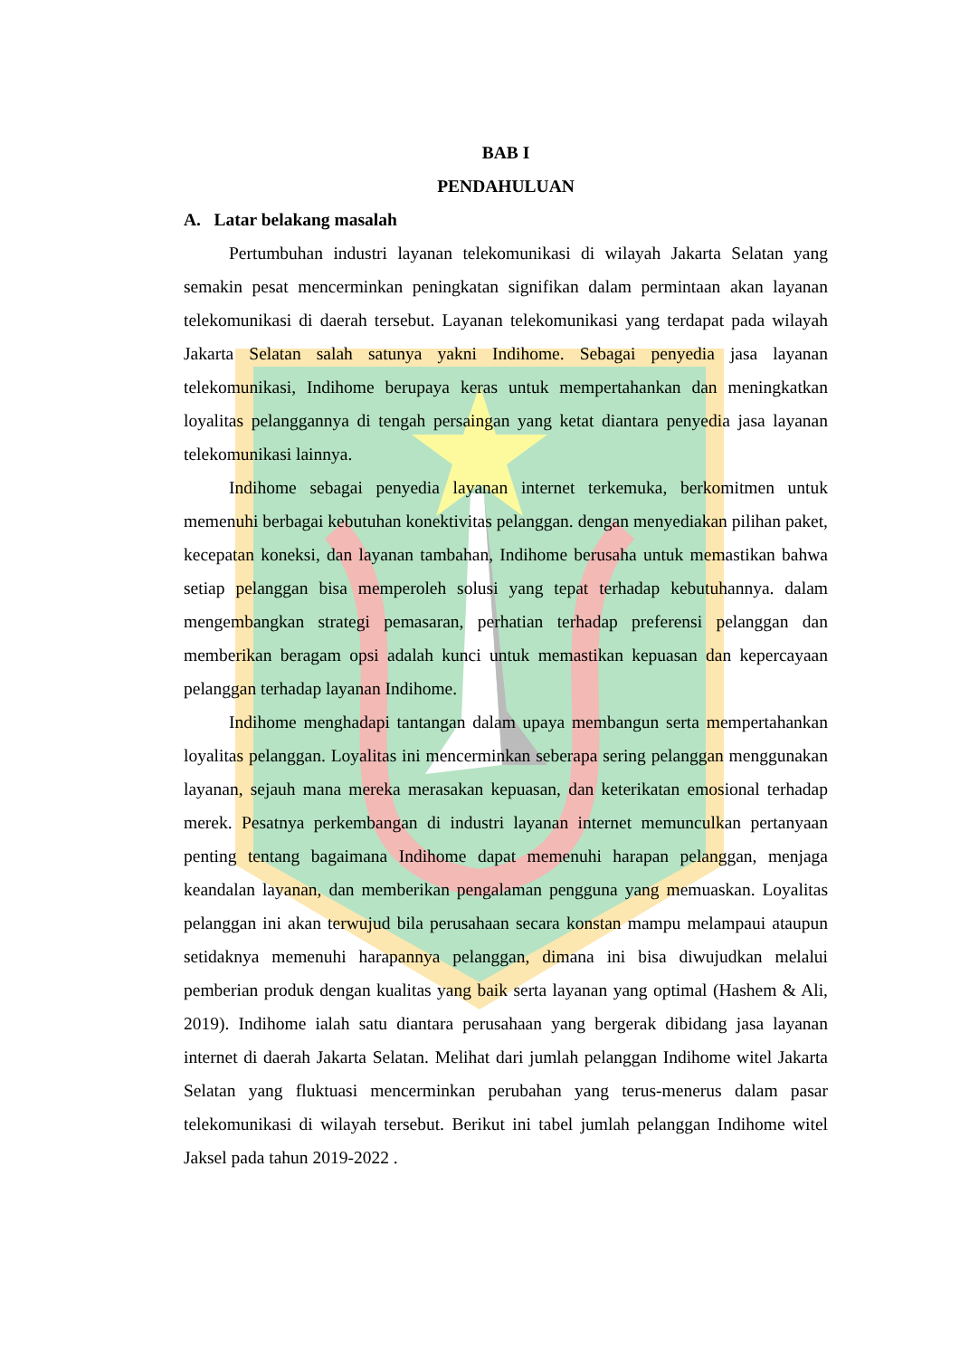BAB I
PENDAHULUAN
A. Latar belakang masalah
Pertumbuhan industri layanan telekomunikasi di wilayah Jakarta Selatan yang semakin pesat mencerminkan peningkatan signifikan dalam permintaan akan layanan telekomunikasi di daerah tersebut. Layanan telekomunikasi yang terdapat pada wilayah Jakarta Selatan salah satunya yakni Indihome. Sebagai penyedia jasa layanan telekomunikasi, Indihome berupaya keras untuk mempertahankan dan meningkatkan loyalitas pelanggannya di tengah persaingan yang ketat diantara penyedia jasa layanan telekomunikasi lainnya.
Indihome sebagai penyedia layanan internet terkemuka, berkomitmen untuk memenuhi berbagai kebutuhan konektivitas pelanggan. dengan menyediakan pilihan paket, kecepatan koneksi, dan layanan tambahan, Indihome berusaha untuk memastikan bahwa setiap pelanggan bisa memperoleh solusi yang tepat terhadap kebutuhannya. dalam mengembangkan strategi pemasaran, perhatian terhadap preferensi pelanggan dan memberikan beragam opsi adalah kunci untuk memastikan kepuasan dan kepercayaan pelanggan terhadap layanan Indihome.
Indihome menghadapi tantangan dalam upaya membangun serta mempertahankan loyalitas pelanggan. Loyalitas ini mencerminkan seberapa sering pelanggan menggunakan layanan, sejauh mana mereka merasakan kepuasan, dan keterikatan emosional terhadap merek. Pesatnya perkembangan di industri layanan internet memunculkan pertanyaan penting tentang bagaimana Indihome dapat memenuhi harapan pelanggan, menjaga keandalan layanan, dan memberikan pengalaman pengguna yang memuaskan. Loyalitas pelanggan ini akan terwujud bila perusahaan secara konstan mampu melampaui ataupun setidaknya memenuhi harapannya pelanggan, dimana ini bisa diwujudkan melalui pemberian produk dengan kualitas yang baik serta layanan yang optimal (Hashem & Ali, 2019). Indihome ialah satu diantara perusahaan yang bergerak dibidang jasa layanan internet di daerah Jakarta Selatan. Melihat dari jumlah pelanggan Indihome witel Jakarta Selatan yang fluktuasi mencerminkan perubahan yang terus-menerus dalam pasar telekomunikasi di wilayah tersebut. Berikut ini tabel jumlah pelanggan Indihome witel Jaksel pada tahun 2019-2022 .